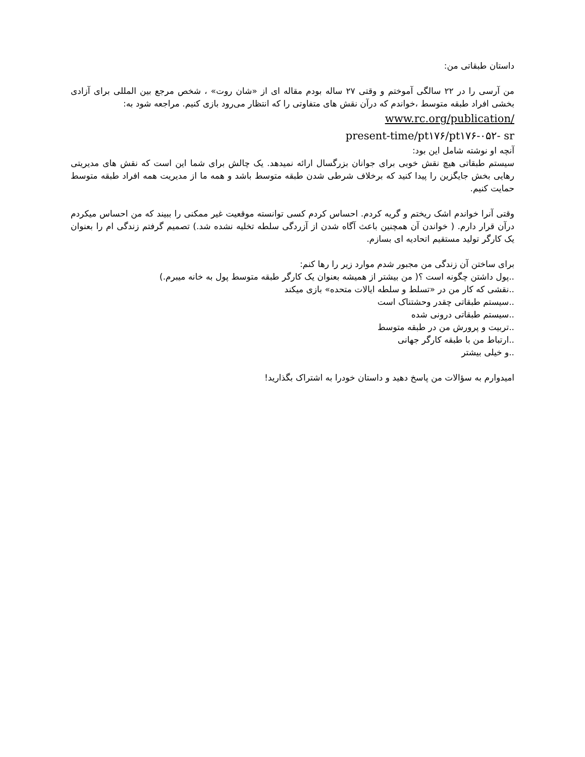داستان طبقاتی من:
من آرسی را در ۲۲ سالگی آموختم و وقتی ۲۷ ساله بودم مقاله ای از «شان روت» ، شخص مرجع بین المللی برای آزادی بخشی افراد طبقه متوسط ،خواندم که درآن نقش های متفاوتی را که انتظار می‌رود بازی کنیم. مراجعه شود به:
www.rc.org/publication/
present-time/pt۱۷۶/pt۱۷۶-۰۵۲- sr
آنچه او نوشته شامل این بود:
سیستم طبقاتی هیچ نقش خوبی برای جوانان بزرگسال ارائه نمیدهد. یک چالش برای شما این است که نقش های مدیریتی رهایی بخش جایگزین را پیدا کنید که برخلاف شرطی شدن طبقه متوسط باشد و همه ما از مدیریت همه افراد طبقه متوسط حمایت کنیم.
وقتی آنرا خواندم اشک ریختم و گریه کردم. احساس کردم کسی توانسته موقعیت غیر ممکنی را ببیند که من احساس میکردم درآن قرار دارم. ( خواندن آن همچنین باعث آگاه شدن از آزردگی سلطه تخلیه نشده شد.) تصمیم گرفتم زندگی ام را بعنوان یک کارگر تولید مستقیم اتحادیه ای بسازم.
برای ساختن آن زندگی من مجبور شدم موارد زیر را رها کنم:
..پول داشتن چگونه است ؟( من بیشتر از همیشه بعنوان یک کارگر طبقه متوسط پول به خانه میبرم.)
..نقشی که کار من در «تسلط و سلطه ایالات متحده» بازی میکند
..سیستم طبقاتی چقدر وحشتناک است
..سیستم طبقاتی درونی شده
..تربیت و پرورش من در طبقه متوسط
..ارتباط من با طبقه کارگر جهانی
..و خیلی بیشتر
امیدوارم به سؤالات من پاسخ دهید و داستان خودرا به اشتراک بگذارید!